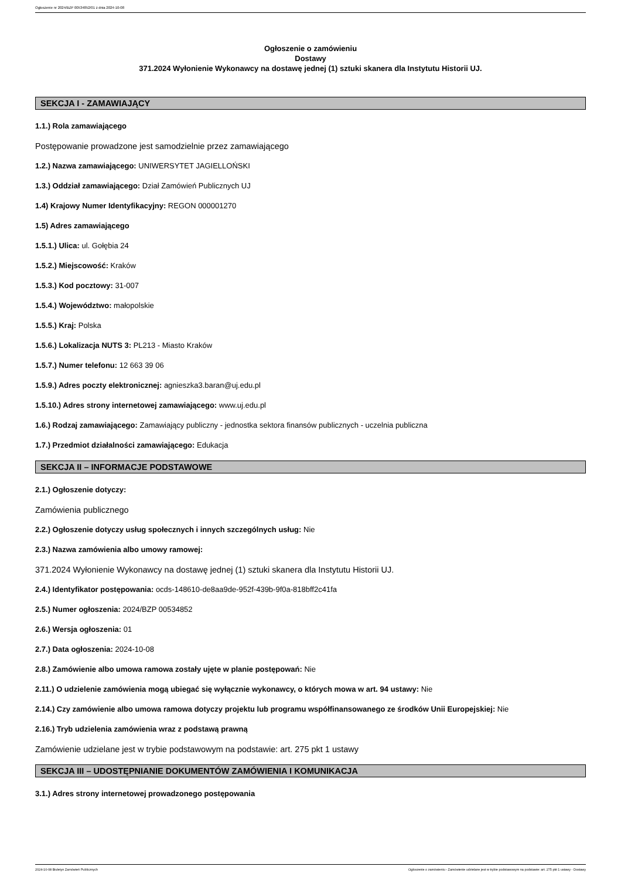Ogłoszenie nr 2024/BZP 00534852/01 z dnia 2024-10-08
Ogłoszenie o zamówieniu
Dostawy
371.2024 Wyłonienie Wykonawcy na dostawę jednej (1) sztuki skanera dla Instytutu Historii UJ.
SEKCJA I - ZAMAWIAJĄCY
1.1.) Rola zamawiającego
Postępowanie prowadzone jest samodzielnie przez zamawiającego
1.2.) Nazwa zamawiającego: UNIWERSYTET JAGIELLOŃSKI
1.3.) Oddział zamawiającego: Dział Zamówień Publicznych UJ
1.4) Krajowy Numer Identyfikacyjny: REGON 000001270
1.5) Adres zamawiającego
1.5.1.) Ulica: ul. Gołębia 24
1.5.2.) Miejscowość: Kraków
1.5.3.) Kod pocztowy: 31-007
1.5.4.) Województwo: małopolskie
1.5.5.) Kraj: Polska
1.5.6.) Lokalizacja NUTS 3: PL213 - Miasto Kraków
1.5.7.) Numer telefonu: 12 663 39 06
1.5.9.) Adres poczty elektronicznej: agnieszka3.baran@uj.edu.pl
1.5.10.) Adres strony internetowej zamawiającego: www.uj.edu.pl
1.6.) Rodzaj zamawiającego: Zamawiający publiczny - jednostka sektora finansów publicznych - uczelnia publiczna
1.7.) Przedmiot działalności zamawiającego: Edukacja
SEKCJA II – INFORMACJE PODSTAWOWE
2.1.) Ogłoszenie dotyczy:
Zamówienia publicznego
2.2.) Ogłoszenie dotyczy usług społecznych i innych szczególnych usług: Nie
2.3.) Nazwa zamówienia albo umowy ramowej:
371.2024 Wyłonienie Wykonawcy na dostawę jednej (1) sztuki skanera dla Instytutu Historii UJ.
2.4.) Identyfikator postępowania: ocds-148610-de8aa9de-952f-439b-9f0a-818bff2c41fa
2.5.) Numer ogłoszenia: 2024/BZP 00534852
2.6.) Wersja ogłoszenia: 01
2.7.) Data ogłoszenia: 2024-10-08
2.8.) Zamówienie albo umowa ramowa zostały ujęte w planie postępowań: Nie
2.11.) O udzielenie zamówienia mogą ubiegać się wyłącznie wykonawcy, o których mowa w art. 94 ustawy: Nie
2.14.) Czy zamówienie albo umowa ramowa dotyczy projektu lub programu współfinansowanego ze środków Unii Europejskiej: Nie
2.16.) Tryb udzielenia zamówienia wraz z podstawą prawną
Zamówienie udzielane jest w trybie podstawowym na podstawie: art. 275 pkt 1 ustawy
SEKCJA III – UDOSTĘPNIANIE DOKUMENTÓW ZAMÓWIENIA I KOMUNIKACJA
3.1.) Adres strony internetowej prowadzonego postępowania
2024-10-08 Biuletyn Zamówień Publicznych Ogłoszenie o zamówieniu - Zamówienie udzielane jest w trybie podstawowym na podstawie: art. 275 pkt 1 ustawy - Dostawy